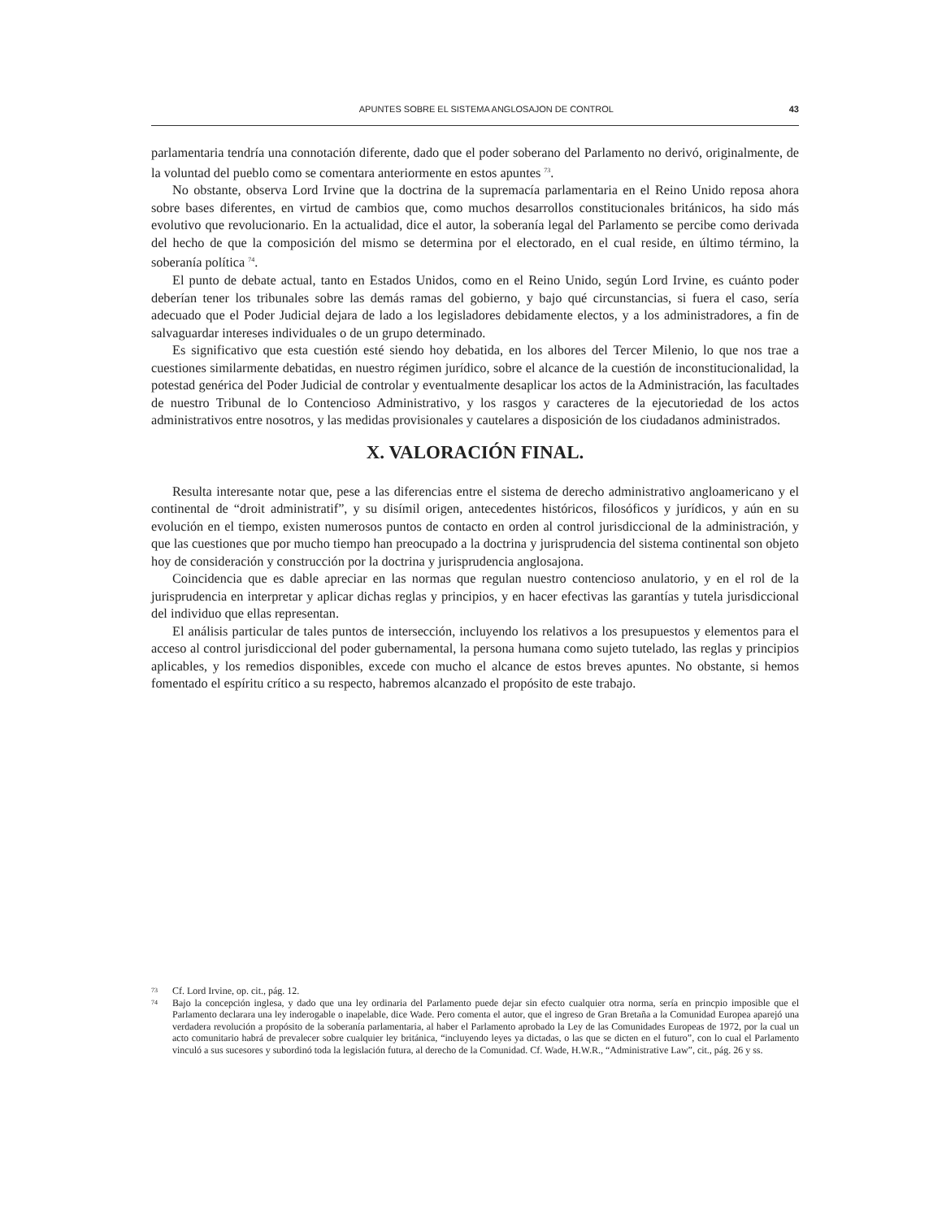APUNTES SOBRE EL SISTEMA ANGLOSAJON DE CONTROL 43
parlamentaria tendría una connotación diferente, dado que el poder soberano del Parlamento no derivó, originalmente, de la voluntad del pueblo como se comentara anteriormente en estos apuntes <sup>73</sup>.
No obstante, observa Lord Irvine que la doctrina de la supremacía parlamentaria en el Reino Unido reposa ahora sobre bases diferentes, en virtud de cambios que, como muchos desarrollos constitucionales británicos, ha sido más evolutivo que revolucionario. En la actualidad, dice el autor, la soberanía legal del Parlamento se percibe como derivada del hecho de que la composición del mismo se determina por el electorado, en el cual reside, en último término, la soberanía política <sup>74</sup>.
El punto de debate actual, tanto en Estados Unidos, como en el Reino Unido, según Lord Irvine, es cuánto poder deberían tener los tribunales sobre las demás ramas del gobierno, y bajo qué circunstancias, si fuera el caso, sería adecuado que el Poder Judicial dejara de lado a los legisladores debidamente electos, y a los administradores, a fin de salvaguardar intereses individuales o de un grupo determinado.
Es significativo que esta cuestión esté siendo hoy debatida, en los albores del Tercer Milenio, lo que nos trae a cuestiones similarmente debatidas, en nuestro régimen jurídico, sobre el alcance de la cuestión de inconstitucionalidad, la potestad genérica del Poder Judicial de controlar y eventualmente desaplicar los actos de la Administración, las facultades de nuestro Tribunal de lo Contencioso Administrativo, y los rasgos y caracteres de la ejecutoriedad de los actos administrativos entre nosotros, y las medidas provisionales y cautelares a disposición de los ciudadanos administrados.
X. VALORACIÓN FINAL.
Resulta interesante notar que, pese a las diferencias entre el sistema de derecho administrativo angloamericano y el continental de “droit administratif”, y su disímil origen, antecedentes históricos, filosóficos y jurídicos, y aún en su evolución en el tiempo, existen numerosos puntos de contacto en orden al control jurisdiccional de la administración, y que las cuestiones que por mucho tiempo han preocupado a la doctrina y jurisprudencia del sistema continental son objeto hoy de consideración y construcción por la doctrina y jurisprudencia anglosajona.
Coincidencia que es dable apreciar en las normas que regulan nuestro contencioso anulatorio, y en el rol de la jurisprudencia en interpretar y aplicar dichas reglas y principios, y en hacer efectivas las garantías y tutela jurisdiccional del individuo que ellas representan.
El análisis particular de tales puntos de intersección, incluyendo los relativos a los presupuestos y elementos para el acceso al control jurisdiccional del poder gubernamental, la persona humana como sujeto tutelado, las reglas y principios aplicables, y los remedios disponibles, excede con mucho el alcance de estos breves apuntes. No obstante, si hemos fomentado el espíritu crítico a su respecto, habremos alcanzado el propósito de este trabajo.
73 Cf. Lord Irvine, op. cit., pág. 12.
74 Bajo la concepción inglesa, y dado que una ley ordinaria del Parlamento puede dejar sin efecto cualquier otra norma, sería en princpio imposible que el Parlamento declarara una ley inderogable o inapelable, dice Wade. Pero comenta el autor, que el ingreso de Gran Bretaña a la Comunidad Europea aparejó una verdadera revolución a propósito de la soberanía parlamentaria, al haber el Parlamento aprobado la Ley de las Comunidades Europeas de 1972, por la cual un acto comunitario habrá de prevalecer sobre cualquier ley británica, “incluyendo leyes ya dictadas, o las que se dicten en el futuro”, con lo cual el Parlamento vinculó a sus sucesores y subordinó toda la legislación futura, al derecho de la Comunidad. Cf. Wade, H.W.R., “Administrative Law”, cit., pág. 26 y ss.